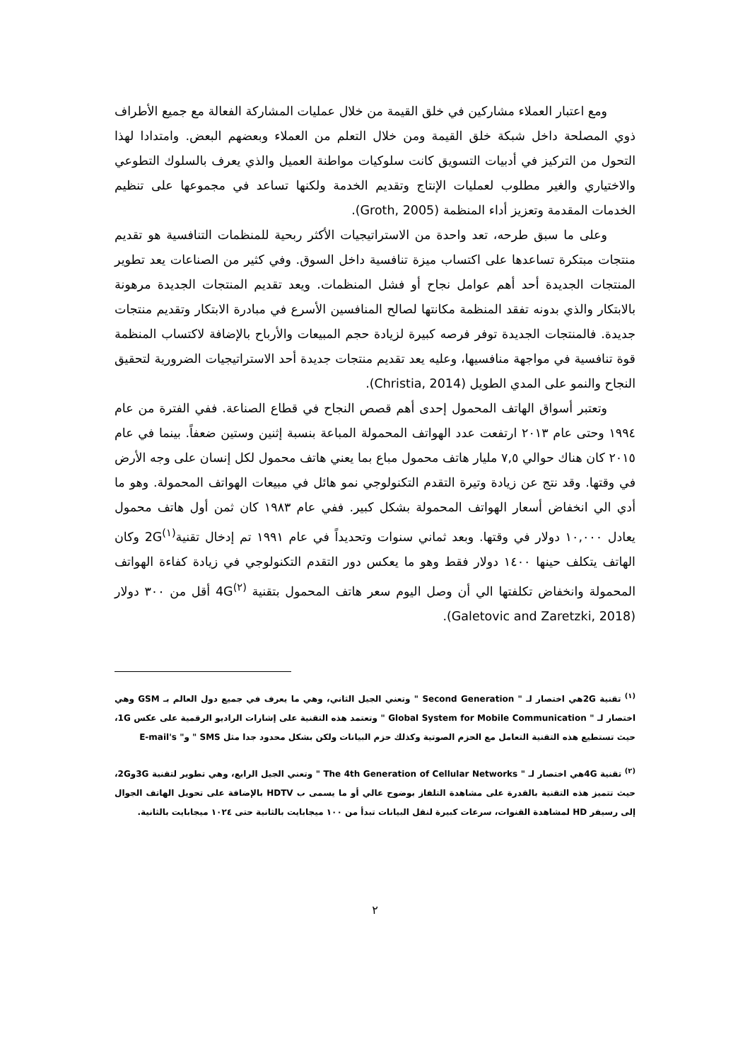ومع اعتبار العملاء مشاركين في خلق القيمة من خلال عمليات المشاركة الفعالة مع جميع الأطراف ذوي المصلحة داخل شبكة خلق القيمة ومن خلال التعلم من العملاء وبعضهم البعض. وامتدادا لهذا التحول من التركيز في أدبيات التسويق كانت سلوكيات مواطنة العميل والذي يعرف بالسلوك التطوعي والاختياري والغير مطلوب لعمليات الإنتاج وتقديم الخدمة ولكنها تساعد في مجموعها على تنظيم الخدمات المقدمة وتعزيز أداء المنظمة (Groth, 2005).
وعلى ما سبق طرحه، تعد واحدة من الاستراتيجيات الأكثر ربحية للمنظمات التنافسية هو تقديم منتجات مبتكرة تساعدها على اكتساب ميزة تنافسية داخل السوق. وفي كثير من الصناعات يعد تطوير المنتجات الجديدة أحد أهم عوامل نجاح أو فشل المنظمات. ويعد تقديم المنتجات الجديدة مرهونة بالابتكار والذي بدونه تفقد المنظمة مكانتها لصالح المنافسين الأسرع في مبادرة الابتكار وتقديم منتجات جديدة. فالمنتجات الجديدة توفر فرصه كبيرة لزيادة حجم المبيعات والأرباح بالإضافة لاكتساب المنظمة قوة تنافسية في مواجهة منافسيها، وعليه يعد تقديم منتجات جديدة أحد الاستراتيجيات الضرورية لتحقيق النجاح والنمو على المدي الطويل (Christia, 2014).
وتعتبر أسواق الهاتف المحمول إحدى أهم قصص النجاح في قطاع الصناعة. ففي الفترة من عام ١٩٩٤ وحتى عام ٢٠١٣ ارتفعت عدد الهواتف المحمولة المباعة بنسبة إثنين وستين ضعفاً. بينما في عام ٢٠١٥ كان هناك حوالي ٧,٥ مليار هاتف محمول مباع بما يعني هاتف محمول لكل إنسان على وجه الأرض في وقتها. وقد نتج عن زيادة وتيرة التقدم التكنولوجي نمو هائل في مبيعات الهواتف المحمولة. وهو ما أدي الي انخفاض أسعار الهواتف المحمولة بشكل كبير. ففي عام ١٩٨٣ كان ثمن أول هاتف محمول يعادل ١٠,٠٠٠ دولار في وقتها. وبعد ثماني سنوات وتحديداً في عام ١٩٩١ تم إدخال تقنية<sup>(١)</sup>2G وكان الهاتف يتكلف حينها ١٤٠٠ دولار فقط وهو ما يعكس دور التقدم التكنولوجي في زيادة كفاءة الهواتف المحمولة وانخفاض تكلفتها الي أن وصل اليوم سعر هاتف المحمول بتقنية <sup>(٢)</sup>4G أقل من ٣٠٠ دولار (Galetovic and Zaretzki, 2018).
<sup>(١)</sup> تقنية 2Gهي اختصار لـ " Second Generation " وتعني الجيل الثاني، وهي ما يعرف في جميع دول العالم بـ GSM وهي اختصار لـ " Global System for Mobile Communication " وتعتمد هذه التقنية على إشارات الراديو الرقمية على عكس 1G، حيث تستطيع هذه التقنية التعامل مع الحزم الصوتية وكذلك حزم البيانات ولكن بشكل محدود جدا مثل SMS " و" E-mail's
<sup>(٢)</sup> تقنية 4Gهي اختصار لـ " The 4th Generation of Cellular Networks " وتعني الجيل الرابع، وهي تطوير لتقنية 3Gو2G، حيث تتميز هذه التقنية بالقدرة على مشاهدة التلفاز بوضوح عالي أو ما يسمى ب HDTV بالإضافة على تحويل الهاتف الجوال إلى رسيفر HD لمشاهدة القنوات، سرعات كبيرة لنقل البيانات تبدأ من ١٠٠ ميجابايت بالثانية حتى ١٠٢٤ ميجابايت بالثانية.
٢